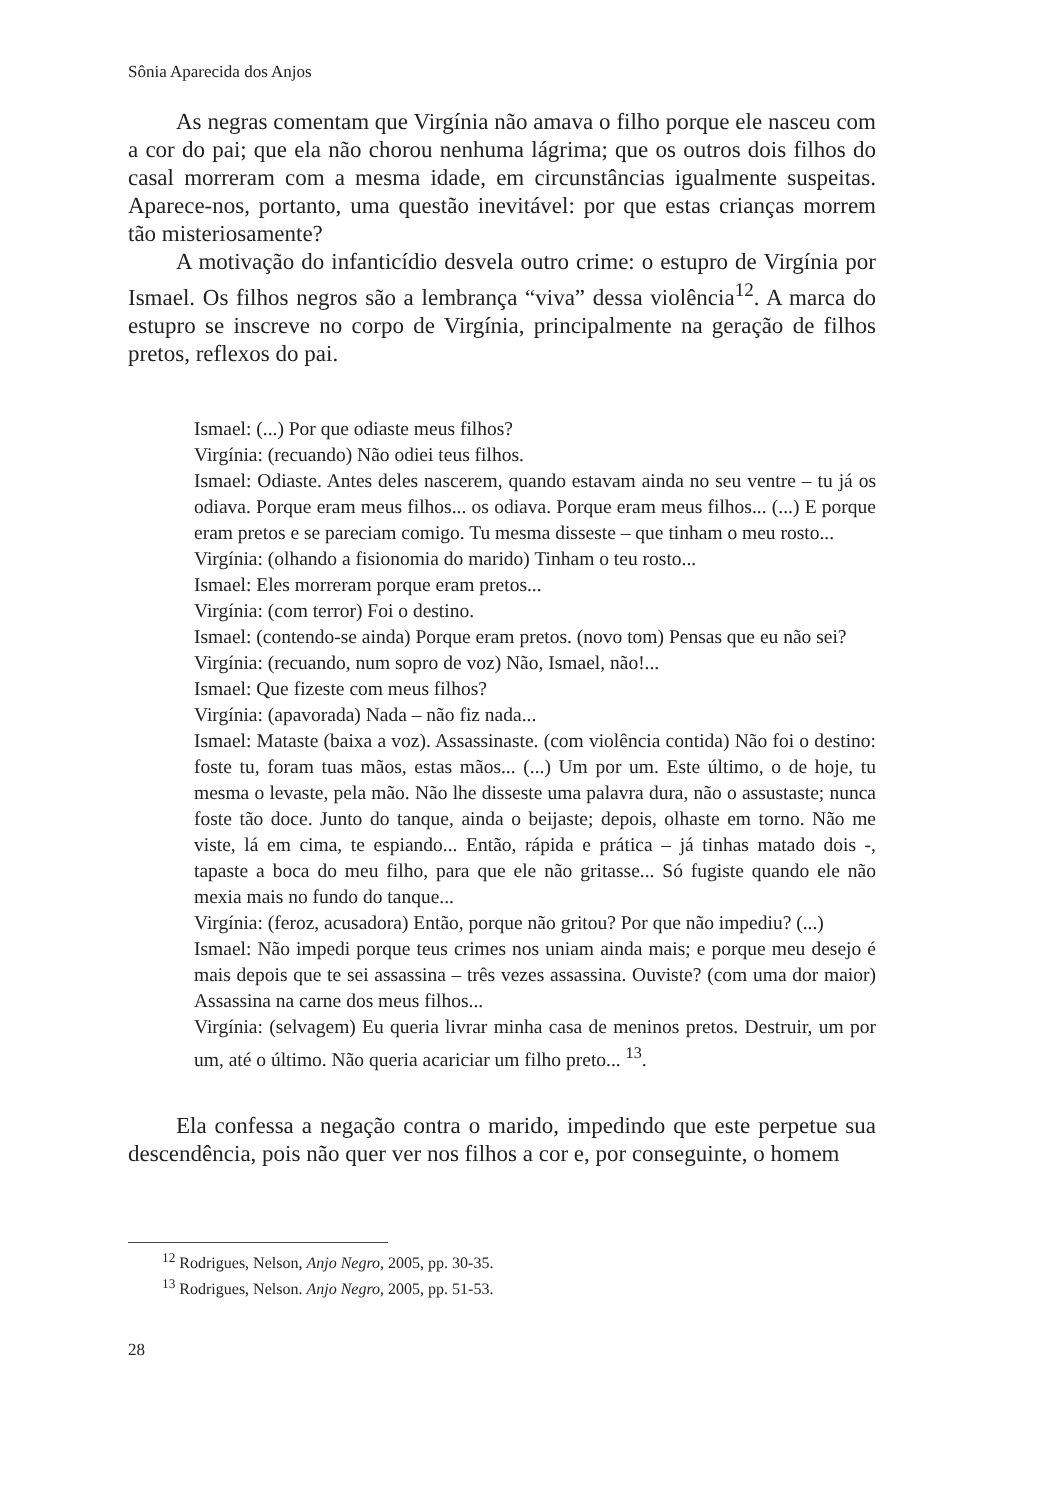Sônia Aparecida dos Anjos
As negras comentam que Virgínia não amava o filho porque ele nasceu com a cor do pai; que ela não chorou nenhuma lágrima; que os outros dois filhos do casal morreram com a mesma idade, em circunstâncias igualmente suspeitas. Aparece-nos, portanto, uma questão inevitável: por que estas crianças morrem tão misteriosamente?
A motivação do infanticídio desvela outro crime: o estupro de Virgínia por Ismael. Os filhos negros são a lembrança “viva” dessa violência<sup>12</sup>. A marca do estupro se inscreve no corpo de Virgínia, principalmente na geração de filhos pretos, reflexos do pai.
Ismael: (...) Por que odiaste meus filhos?
Virgínia: (recuando) Não odiei teus filhos.
Ismael: Odiaste. Antes deles nascerem, quando estavam ainda no seu ventre – tu já os odiava. Porque eram meus filhos... os odiava. Porque eram meus filhos... (...) E porque eram pretos e se pareciam comigo. Tu mesma disseste – que tinham o meu rosto...
Virgínia: (olhando a fisionomia do marido) Tinham o teu rosto...
Ismael: Eles morreram porque eram pretos...
Virgínia: (com terror) Foi o destino.
Ismael: (contendo-se ainda) Porque eram pretos. (novo tom) Pensas que eu não sei?
Virgínia: (recuando, num sopro de voz) Não, Ismael, não!...
Ismael: Que fizeste com meus filhos?
Virgínia: (apavorada) Nada – não fiz nada...
Ismael: Mataste (baixa a voz). Assassinaste. (com violência contida) Não foi o destino: foste tu, foram tuas mãos, estas mãos... (...) Um por um. Este último, o de hoje, tu mesma o levaste, pela mão. Não lhe disseste uma palavra dura, não o assustaste; nunca foste tão doce. Junto do tanque, ainda o beijaste; depois, olhaste em torno. Não me viste, lá em cima, te espiando... Então, rápida e prática – já tinhas matado dois -, tapaste a boca do meu filho, para que ele não gritasse... Só fugiste quando ele não mexia mais no fundo do tanque...
Virgínia: (feroz, acusadora) Então, porque não gritou? Por que não impediu? (...)
Ismael: Não impedi porque teus crimes nos uniam ainda mais; e porque meu desejo é mais depois que te sei assassina – três vezes assassina. Ouviste? (com uma dor maior) Assassina na carne dos meus filhos...
Virgínia: (selvagem) Eu queria livrar minha casa de meninos pretos. Destruir, um por um, até o último. Não queria acariciar um filho preto... <sup>13</sup>.
Ela confessa a negação contra o marido, impedindo que este perpetue sua descendência, pois não quer ver nos filhos a cor e, por conseguinte, o homem
<sup>12</sup> Rodrigues, Nelson, Anjo Negro, 2005, pp. 30-35.
<sup>13</sup> Rodrigues, Nelson. Anjo Negro, 2005, pp. 51-53.
28